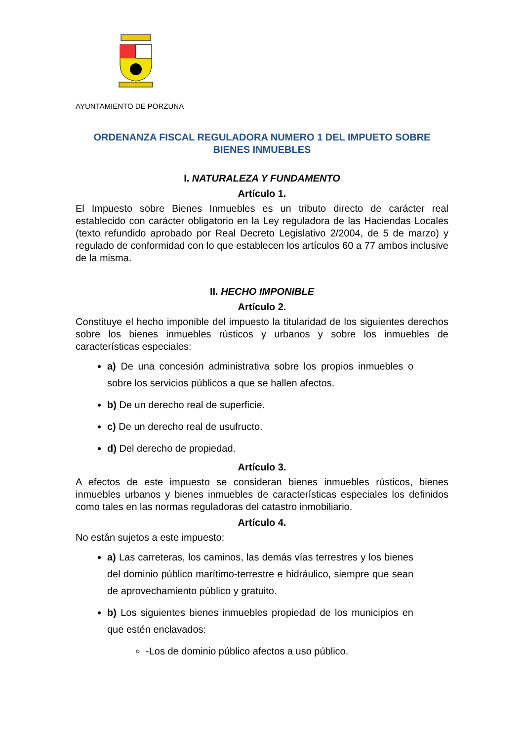AYUNTAMIENTO DE PORZUNA
ORDENANZA FISCAL REGULADORA NUMERO 1 DEL IMPUETO SOBRE BIENES INMUEBLES
I. NATURALEZA Y FUNDAMENTO
Artículo 1.
El Impuesto sobre Bienes Inmuebles es un tributo directo de carácter real establecido con carácter obligatorio en la Ley reguladora de las Haciendas Locales (texto refundido aprobado por Real Decreto Legislativo 2/2004, de 5 de marzo) y regulado de conformidad con lo que establecen los artículos 60 a 77 ambos inclusive de la misma.
II. HECHO IMPONIBLE
Artículo 2.
Constituye el hecho imponible del impuesto la titularidad de los siguientes derechos sobre los bienes inmuebles rústicos y urbanos y sobre los inmuebles de características especiales:
a) De una concesión administrativa sobre los propios inmuebles o sobre los servicios públicos a que se hallen afectos.
b) De un derecho real de superficie.
c) De un derecho real de usufructo.
d) Del derecho de propiedad.
Artículo 3.
A efectos de este impuesto se consideran bienes inmuebles rústicos, bienes inmuebles urbanos y bienes inmuebles de características especiales los definidos como tales en las normas reguladoras del catastro inmobiliario.
Artículo 4.
No están sujetos a este impuesto:
a) Las carreteras, los caminos, las demás vías terrestres y los bienes del dominio público marítimo-terrestre e hidráulico, siempre que sean de aprovechamiento público y gratuito.
b) Los siguientes bienes inmuebles propiedad de los municipios en que estén enclavados:
-Los de dominio público afectos a uso público.